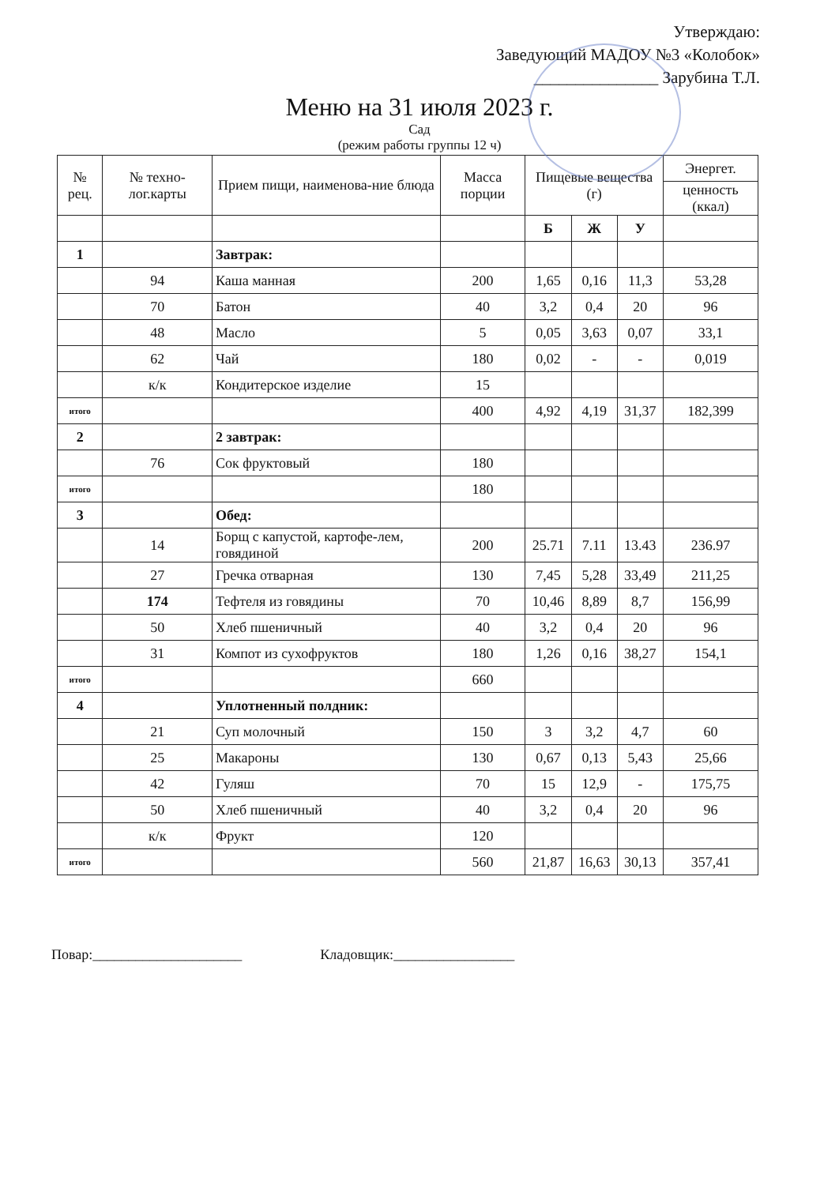Утверждаю:
Заведующий МАДОУ №3 «Колобок»
_______________ Зарубина Т.Л.
Меню на 31 июля 2023 г.
Сад
(режим работы группы 12 ч)
| № рец. | № техно-лог.карты | Прием пищи, наименова-ние блюда | Масса порции | Пищевые вещества (г) | | | Энергет. |
| --- | --- | --- | --- | --- | --- | --- | --- |
| | | | | | | | ценность (ккал) |
| | | | | Б | Ж | У | |
| 1 | | Завтрак: | | | | | |
| | 94 | Каша манная | 200 | 1,65 | 0,16 | 11,3 | 53,28 |
| | 70 | Батон | 40 | 3,2 | 0,4 | 20 | 96 |
| | 48 | Масло | 5 | 0,05 | 3,63 | 0,07 | 33,1 |
| | 62 | Чай | 180 | 0,02 | - | - | 0,019 |
| | к/к | Кондитерское изделие | 15 | | | | |
| итого | | | 400 | 4,92 | 4,19 | 31,37 | 182,399 |
| 2 | | 2 завтрак: | | | | | |
| | 76 | Сок фруктовый | 180 | | | | |
| итого | | | 180 | | | | |
| 3 | | Обед: | | | | | |
| | 14 | Борщ с капустой, картофе-лем, говядиной | 200 | 25.71 | 7.11 | 13.43 | 236.97 |
| | 27 | Гречка отварная | 130 | 7,45 | 5,28 | 33,49 | 211,25 |
| | 174 | Тефтеля из говядины | 70 | 10,46 | 8,89 | 8,7 | 156,99 |
| | 50 | Хлеб пшеничный | 40 | 3,2 | 0,4 | 20 | 96 |
| | 31 | Компот из сухофруктов | 180 | 1,26 | 0,16 | 38,27 | 154,1 |
| итого | | | 660 | | | | |
| 4 | | Уплотненный полдник: | | | | | |
| | 21 | Суп молочный | 150 | 3 | 3,2 | 4,7 | 60 |
| | 25 | Макароны | 130 | 0,67 | 0,13 | 5,43 | 25,66 |
| | 42 | Гуляш | 70 | 15 | 12,9 | - | 175,75 |
| | 50 | Хлеб пшеничный | 40 | 3,2 | 0,4 | 20 | 96 |
| | к/к | Фрукт | 120 | | | | |
| итого | | | 560 | 21,87 | 16,63 | 30,13 | 357,41 |
Повар:_____________________ Кладовщик:_________________